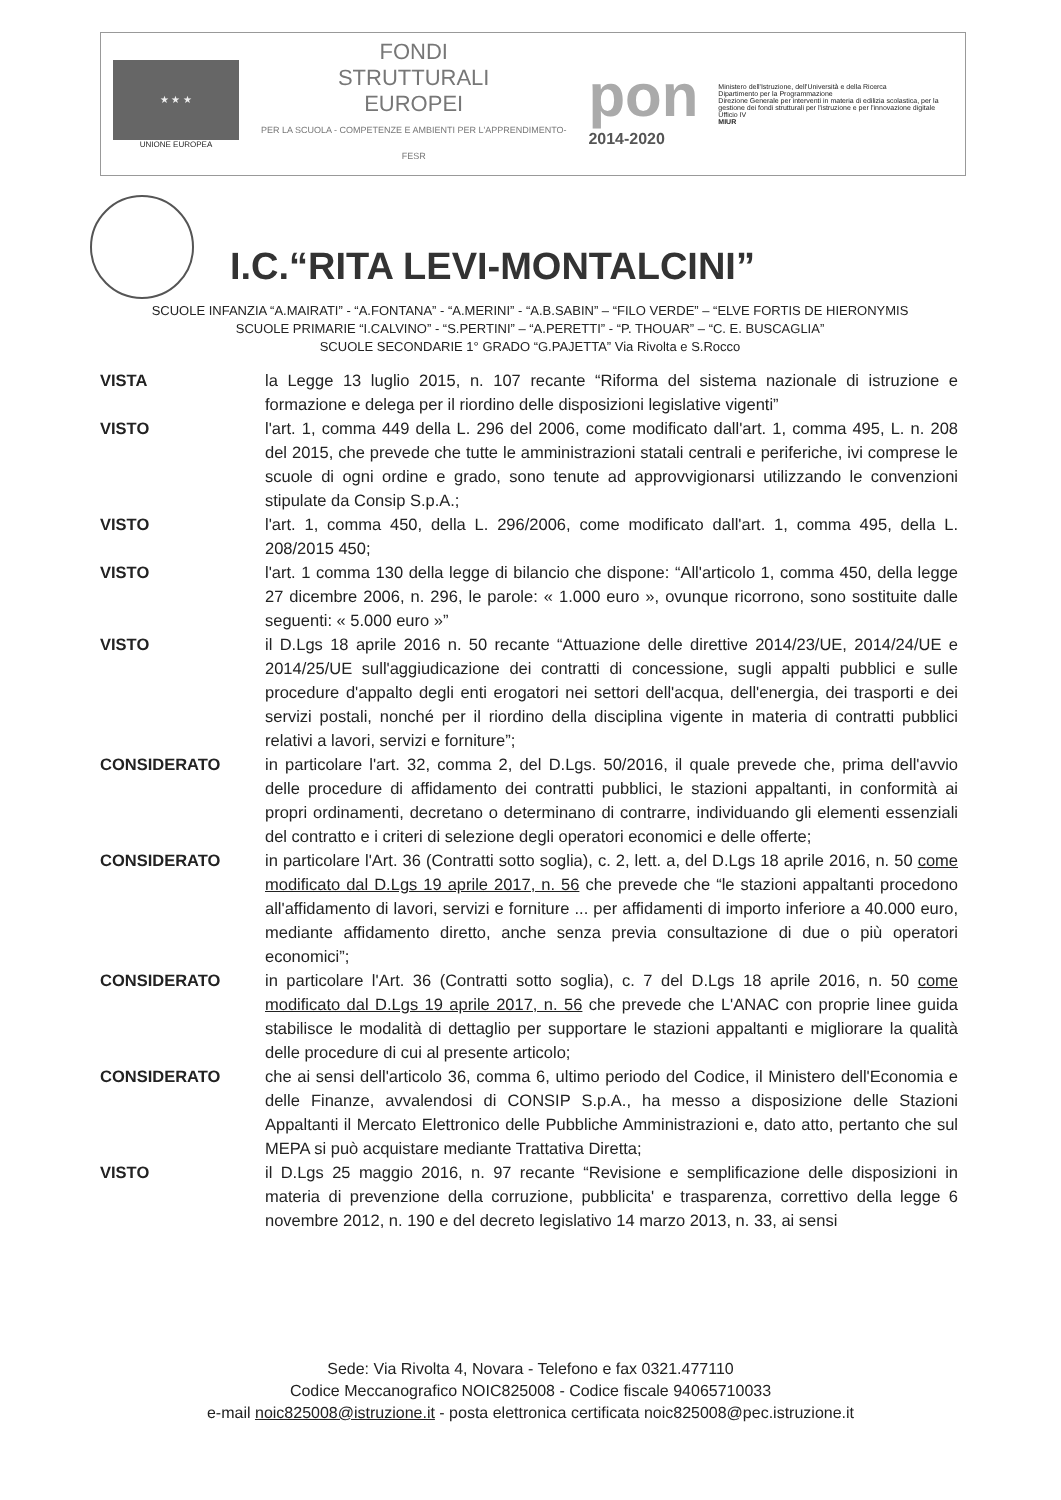★ ★ ★
UNIONE EUROPEA
FONDI
STRUTTURALI
EUROPEI
PER LA SCUOLA - COMPETENZE E AMBIENTI PER L'APPRENDIMENTO-FESR
pon
2014-2020
Ministero dell'Istruzione, dell'Università e della Ricerca
Dipartimento per la Programmazione
Direzione Generale per interventi in materia di edilizia scolastica, per la gestione dei fondi strutturali per l'istruzione e per l'innovazione digitale
Ufficio IV
MIUR
I.C.“RITA LEVI-MONTALCINI”
SCUOLE INFANZIA “A.MAIRATI” - “A.FONTANA” - “A.MERINI” - “A.B.SABIN” – “FILO VERDE” – “ELVE FORTIS DE HIERONYMIS
SCUOLE PRIMARIE “I.CALVINO” - “S.PERTINI” – “A.PERETTI” - “P. THOUAR” – “C. E. BUSCAGLIA”
SCUOLE SECONDARIE 1° GRADO “G.PAJETTA” Via Rivolta e S.Rocco
VISTA la Legge 13 luglio 2015, n. 107 recante “Riforma del sistema nazionale di istruzione e formazione e delega per il riordino delle disposizioni legislative vigenti”
VISTO l'art. 1, comma 449 della L. 296 del 2006, come modificato dall'art. 1, comma 495, L. n. 208 del 2015, che prevede che tutte le amministrazioni statali centrali e periferiche, ivi comprese le scuole di ogni ordine e grado, sono tenute ad approvvigionarsi utilizzando le convenzioni stipulate da Consip S.p.A.;
VISTO l'art. 1, comma 450, della L. 296/2006, come modificato dall'art. 1, comma 495, della L. 208/2015 450;
VISTO l'art. 1 comma 130 della legge di bilancio che dispone: “All'articolo 1, comma 450, della legge 27 dicembre 2006, n. 296, le parole: « 1.000 euro », ovunque ricorrono, sono sostituite dalle seguenti: « 5.000 euro »”
VISTO il D.Lgs 18 aprile 2016 n. 50 recante “Attuazione delle direttive 2014/23/UE, 2014/24/UE e 2014/25/UE sull'aggiudicazione dei contratti di concessione, sugli appalti pubblici e sulle procedure d'appalto degli enti erogatori nei settori dell'acqua, dell'energia, dei trasporti e dei servizi postali, nonché per il riordino della disciplina vigente in materia di contratti pubblici relativi a lavori, servizi e forniture”;
CONSIDERATO in particolare l'art. 32, comma 2, del D.Lgs. 50/2016, il quale prevede che, prima dell'avvio delle procedure di affidamento dei contratti pubblici, le stazioni appaltanti, in conformità ai propri ordinamenti, decretano o determinano di contrarre, individuando gli elementi essenziali del contratto e i criteri di selezione degli operatori economici e delle offerte;
CONSIDERATO in particolare l'Art. 36 (Contratti sotto soglia), c. 2, lett. a, del D.Lgs 18 aprile 2016, n. 50 come modificato dal D.Lgs 19 aprile 2017, n. 56 che prevede che “le stazioni appaltanti procedono all'affidamento di lavori, servizi e forniture ... per affidamenti di importo inferiore a 40.000 euro, mediante affidamento diretto, anche senza previa consultazione di due o più operatori economici”;
CONSIDERATO in particolare l'Art. 36 (Contratti sotto soglia), c. 7 del D.Lgs 18 aprile 2016, n. 50 come modificato dal D.Lgs 19 aprile 2017, n. 56 che prevede che L'ANAC con proprie linee guida stabilisce le modalità di dettaglio per supportare le stazioni appaltanti e migliorare la qualità delle procedure di cui al presente articolo;
CONSIDERATO che ai sensi dell'articolo 36, comma 6, ultimo periodo del Codice, il Ministero dell'Economia e delle Finanze, avvalendosi di CONSIP S.p.A., ha messo a disposizione delle Stazioni Appaltanti il Mercato Elettronico delle Pubbliche Amministrazioni e, dato atto, pertanto che sul MEPA si può acquistare mediante Trattativa Diretta;
VISTO il D.Lgs 25 maggio 2016, n. 97 recante “Revisione e semplificazione delle disposizioni in materia di prevenzione della corruzione, pubblicita' e trasparenza, correttivo della legge 6 novembre 2012, n. 190 e del decreto legislativo 14 marzo 2013, n. 33, ai sensi
Sede: Via Rivolta 4, Novara - Telefono e fax 0321.477110
Codice Meccanografico NOIC825008 - Codice fiscale 94065710033
e-mail noic825008@istruzione.it - posta elettronica certificata noic825008@pec.istruzione.it